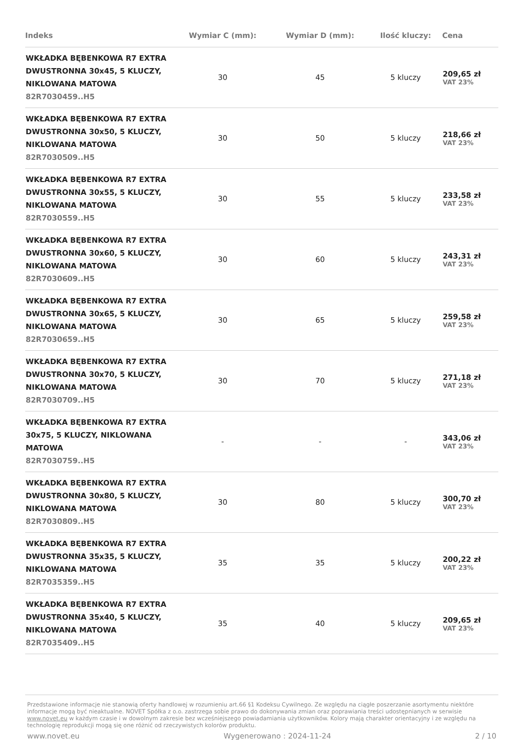| Indeks | Wymiar C (mm): | Wymiar D (mm): | Ilość kluczy: | Cena |
| --- | --- | --- | --- | --- |
| WKŁADKA BĘBENKOWA R7 EXTRA DWUSTRONNA 30x45, 5 KLUCZY, NIKLOWANA MATOWA 82R7030459..H5 | 30 | 45 | 5 kluczy | 209,65 zł VAT 23% |
| WKŁADKA BĘBENKOWA R7 EXTRA DWUSTRONNA 30x50, 5 KLUCZY, NIKLOWANA MATOWA 82R7030509..H5 | 30 | 50 | 5 kluczy | 218,66 zł VAT 23% |
| WKŁADKA BĘBENKOWA R7 EXTRA DWUSTRONNA 30x55, 5 KLUCZY, NIKLOWANA MATOWA 82R7030559..H5 | 30 | 55 | 5 kluczy | 233,58 zł VAT 23% |
| WKŁADKA BĘBENKOWA R7 EXTRA DWUSTRONNA 30x60, 5 KLUCZY, NIKLOWANA MATOWA 82R7030609..H5 | 30 | 60 | 5 kluczy | 243,31 zł VAT 23% |
| WKŁADKA BĘBENKOWA R7 EXTRA DWUSTRONNA 30x65, 5 KLUCZY, NIKLOWANA MATOWA 82R7030659..H5 | 30 | 65 | 5 kluczy | 259,58 zł VAT 23% |
| WKŁADKA BĘBENKOWA R7 EXTRA DWUSTRONNA 30x70, 5 KLUCZY, NIKLOWANA MATOWA 82R7030709..H5 | 30 | 70 | 5 kluczy | 271,18 zł VAT 23% |
| WKŁADKA BĘBENKOWA R7 EXTRA 30x75, 5 KLUCZY, NIKLOWANA MATOWA 82R7030759..H5 | - | - | - | 343,06 zł VAT 23% |
| WKŁADKA BĘBENKOWA R7 EXTRA DWUSTRONNA 30x80, 5 KLUCZY, NIKLOWANA MATOWA 82R7030809..H5 | 30 | 80 | 5 kluczy | 300,70 zł VAT 23% |
| WKŁADKA BĘBENKOWA R7 EXTRA DWUSTRONNA 35x35, 5 KLUCZY, NIKLOWANA MATOWA 82R7035359..H5 | 35 | 35 | 5 kluczy | 200,22 zł VAT 23% |
| WKŁADKA BĘBENKOWA R7 EXTRA DWUSTRONNA 35x40, 5 KLUCZY, NIKLOWANA MATOWA 82R7035409..H5 | 35 | 40 | 5 kluczy | 209,65 zł VAT 23% |
Przedstawione informacje nie stanowią oferty handlowej w rozumieniu art.66 §1 Kodeksu Cywilnego. Ze względu na ciągłe poszerzanie asortymentu niektóre informacje mogą być nieaktualne. NOVET Spółka z o.o. zastrzega sobie prawo do dokonywania zmian oraz poprawiania treści udostępnianych w serwisie www.novet.eu w każdym czasie i w dowolnym zakresie bez wcześniejszego powiadamiania użytkowników. Kolory mają charakter orientacyjny i ze względu na technologię reprodukcji mogą się one różnić od rzeczywistych kolorów produktu.
www.novet.eu Wygenerowano : 2024-11-24 2 / 10